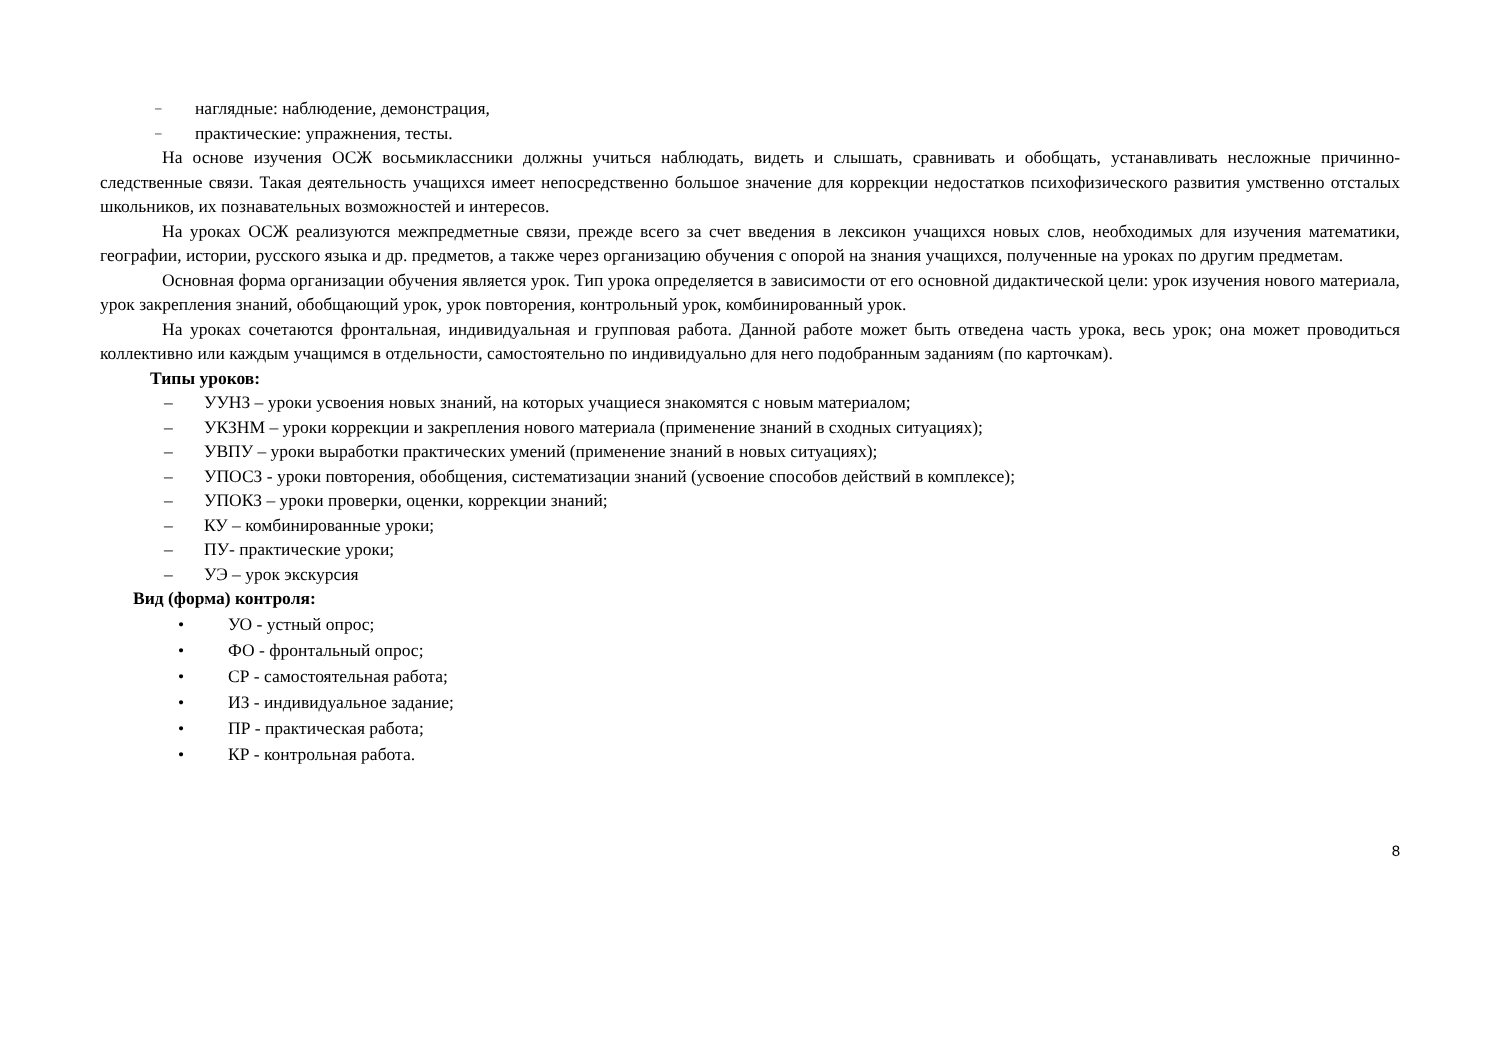– наглядные: наблюдение, демонстрация,
– практические: упражнения, тесты.
На основе изучения ОСЖ восьмиклассники должны учиться наблюдать, видеть и слышать, сравнивать и обобщать, устанавливать несложные причинно-следственные связи. Такая деятельность учащихся имеет непосредственно большое значение для коррекции недостатков психофизического развития умственно отсталых школьников, их познавательных возможностей и интересов.
На уроках ОСЖ реализуются межпредметные связи, прежде всего за счет введения в лексикон учащихся новых слов, необходимых для изучения математики, географии, истории, русского языка и др. предметов, а также через организацию обучения с опорой на знания учащихся, полученные на уроках по другим предметам.
Основная форма организации обучения является урок. Тип урока определяется в зависимости от его основной дидактической цели: урок изучения нового материала, урок закрепления знаний, обобщающий урок, урок повторения, контрольный урок, комбинированный урок.
На уроках сочетаются фронтальная, индивидуальная и групповая работа. Данной работе может быть отведена часть урока, весь урок; она может проводиться коллективно или каждым учащимся в отдельности, самостоятельно по индивидуально для него подобранным заданиям (по карточкам).
Типы уроков:
– УУНЗ – уроки усвоения новых знаний, на которых учащиеся знакомятся с новым материалом;
– УКЗНМ – уроки коррекции и закрепления нового материала (применение знаний в сходных ситуациях);
– УВПУ – уроки выработки практических умений (применение знаний в новых ситуациях);
– УПОСЗ - уроки повторения, обобщения, систематизации знаний (усвоение способов действий в комплексе);
– УПОКЗ – уроки проверки, оценки, коррекции знаний;
– КУ – комбинированные уроки;
– ПУ- практические уроки;
– УЭ – урок экскурсия
Вид (форма) контроля:
• УО - устный опрос;
• ФО - фронтальный опрос;
• СР - самостоятельная работа;
• ИЗ - индивидуальное задание;
• ПР - практическая работа;
• КР - контрольная работа.
8